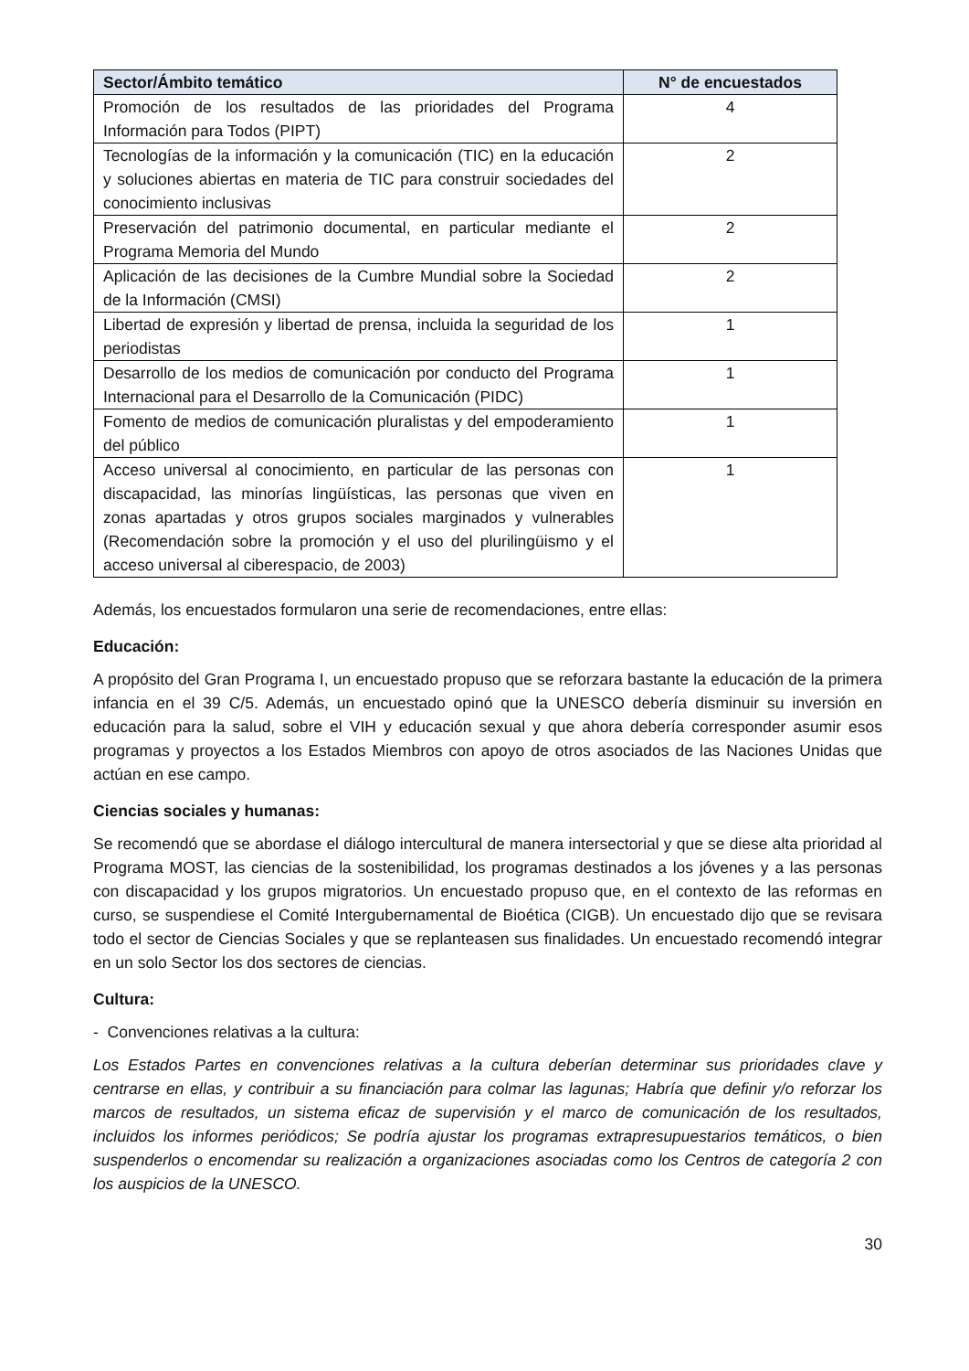| Sector/Ámbito temático | N° de encuestados |
| --- | --- |
| Promoción de los resultados de las prioridades del Programa Información para Todos (PIPT) | 4 |
| Tecnologías de la información y la comunicación (TIC) en la educación y soluciones abiertas en materia de TIC para construir sociedades del conocimiento inclusivas | 2 |
| Preservación del patrimonio documental, en particular mediante el Programa Memoria del Mundo | 2 |
| Aplicación de las decisiones de la Cumbre Mundial sobre la Sociedad de la Información (CMSI) | 2 |
| Libertad de expresión y libertad de prensa, incluida la seguridad de los periodistas | 1 |
| Desarrollo de los medios de comunicación por conducto del Programa Internacional para el Desarrollo de la Comunicación (PIDC) | 1 |
| Fomento de medios de comunicación pluralistas y del empoderamiento del público | 1 |
| Acceso universal al conocimiento, en particular de las personas con discapacidad, las minorías lingüísticas, las personas que viven en zonas apartadas y otros grupos sociales marginados y vulnerables (Recomendación sobre la promoción y el uso del plurilingüismo y el acceso universal al ciberespacio, de 2003) | 1 |
Además, los encuestados formularon una serie de recomendaciones, entre ellas:
Educación:
A propósito del Gran Programa I, un encuestado propuso que se reforzara bastante la educación de la primera infancia en el 39 C/5. Además, un encuestado opinó que la UNESCO debería disminuir su inversión en educación para la salud, sobre el VIH y educación sexual y que ahora debería corresponder asumir esos programas y proyectos a los Estados Miembros con apoyo de otros asociados de las Naciones Unidas que actúan en ese campo.
Ciencias sociales y humanas:
Se recomendó que se abordase el diálogo intercultural de manera intersectorial y que se diese alta prioridad al Programa MOST, las ciencias de la sostenibilidad, los programas destinados a los jóvenes y a las personas con discapacidad y los grupos migratorios. Un encuestado propuso que, en el contexto de las reformas en curso, se suspendiese el Comité Intergubernamental de Bioética (CIGB). Un encuestado dijo que se revisara todo el sector de Ciencias Sociales y que se replanteasen sus finalidades. Un encuestado recomendó integrar en un solo Sector los dos sectores de ciencias.
Cultura:
- Convenciones relativas a la cultura:
Los Estados Partes en convenciones relativas a la cultura deberían determinar sus prioridades clave y centrarse en ellas, y contribuir a su financiación para colmar las lagunas; Habría que definir y/o reforzar los marcos de resultados, un sistema eficaz de supervisión y el marco de comunicación de los resultados, incluidos los informes periódicos; Se podría ajustar los programas extrapresupuestarios temáticos, o bien suspenderlos o encomendar su realización a organizaciones asociadas como los Centros de categoría 2 con los auspicios de la UNESCO.
30